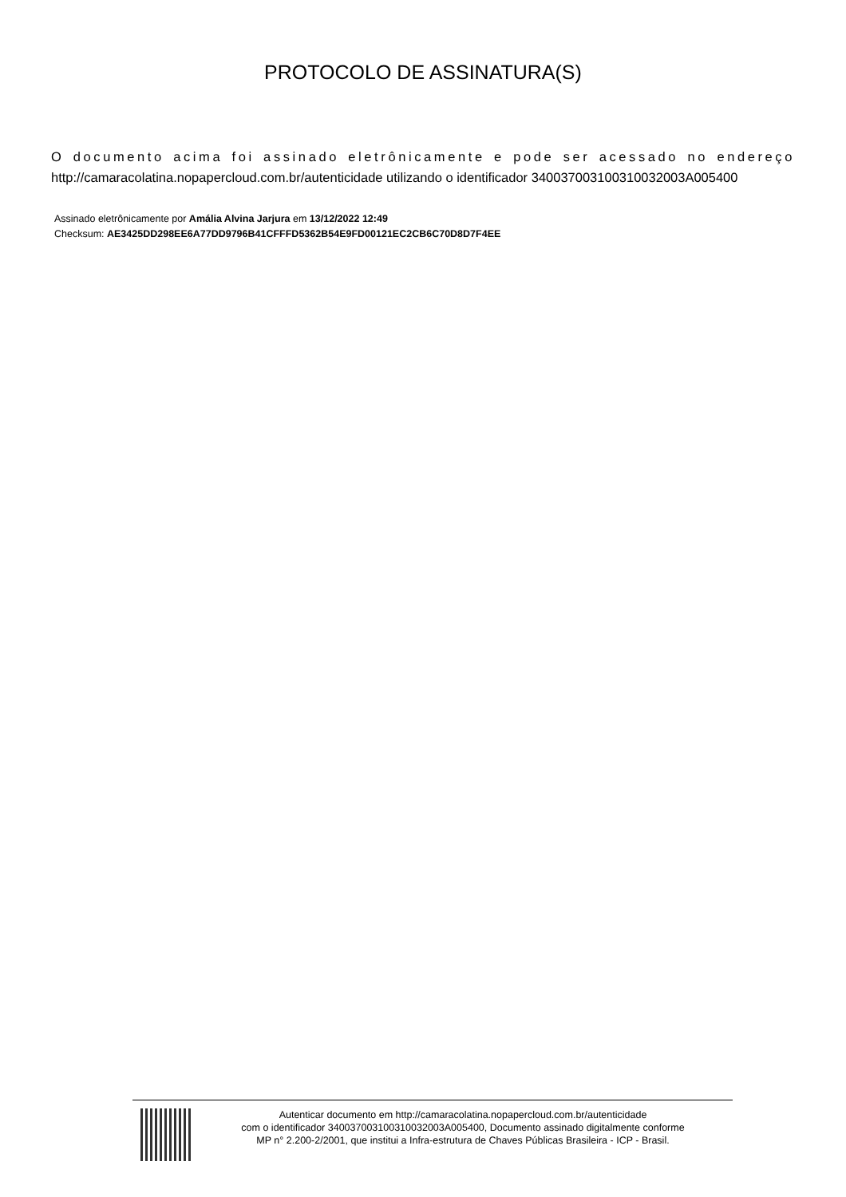PROTOCOLO DE ASSINATURA(S)
O documento acima foi assinado eletrônicamente e pode ser acessado no endereço http://camaracolatina.nopapercloud.com.br/autenticidade utilizando o identificador 340037003100310032003A005400
Assinado eletrônicamente por Amália Alvina Jarjura em 13/12/2022 12:49
Checksum: AE3425DD298EE6A77DD9796B41CFFFD5362B54E9FD00121EC2CB6C70D8D7F4EE
Autenticar documento em http://camaracolatina.nopapercloud.com.br/autenticidade
com o identificador 340037003100310032003A005400, Documento assinado digitalmente conforme
MP n° 2.200-2/2001, que institui a Infra-estrutura de Chaves Públicas Brasileira - ICP - Brasil.